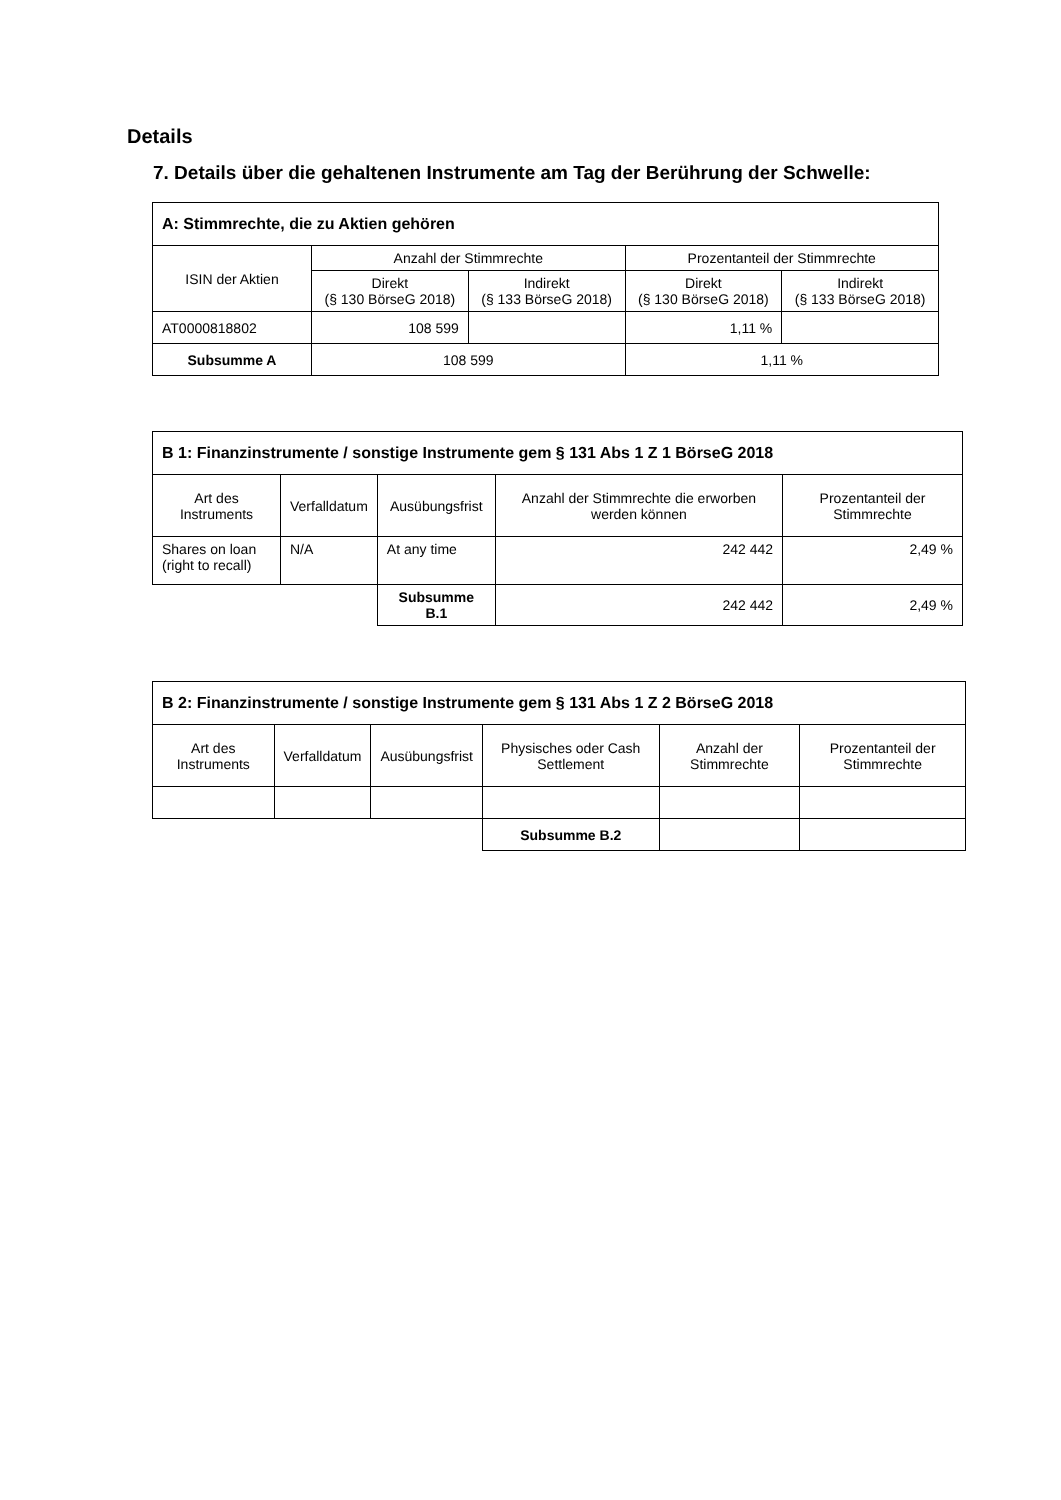Details
7. Details über die gehaltenen Instrumente am Tag der Berührung der Schwelle:
| A: Stimmrechte, die zu Aktien gehören | | | | |
| --- | --- | --- | --- | --- |
| ISIN der Aktien | Anzahl der Stimmrechte | | Prozentanteil der Stimmrechte | |
| | Direkt (§ 130 BörseG 2018) | Indirekt (§ 133 BörseG 2018) | Direkt (§ 130 BörseG 2018) | Indirekt (§ 133 BörseG 2018) |
| AT0000818802 | 108 599 | | 1,11 % | |
| Subsumme A | 108 599 | | 1,11 % | |
| B 1: Finanzinstrumente / sonstige Instrumente gem § 131 Abs 1 Z 1 BörseG 2018 | | | | |
| --- | --- | --- | --- | --- |
| Art des Instruments | Verfalldatum | Ausübungsfrist | Anzahl der Stimmrechte die erworben werden können | Prozentanteil der Stimmrechte |
| Shares on loan (right to recall) | N/A | At any time | 242 442 | 2,49 % |
| | | Subsumme B.1 | 242 442 | 2,49 % |
| B 2: Finanzinstrumente / sonstige Instrumente gem § 131 Abs 1 Z 2 BörseG 2018 | | | | | |
| --- | --- | --- | --- | --- | --- |
| Art des Instruments | Verfalldatum | Ausübungsfrist | Physisches oder Cash Settlement | Anzahl der Stimmrechte | Prozentanteil der Stimmrechte |
| | | | Subsumme B.2 | | |